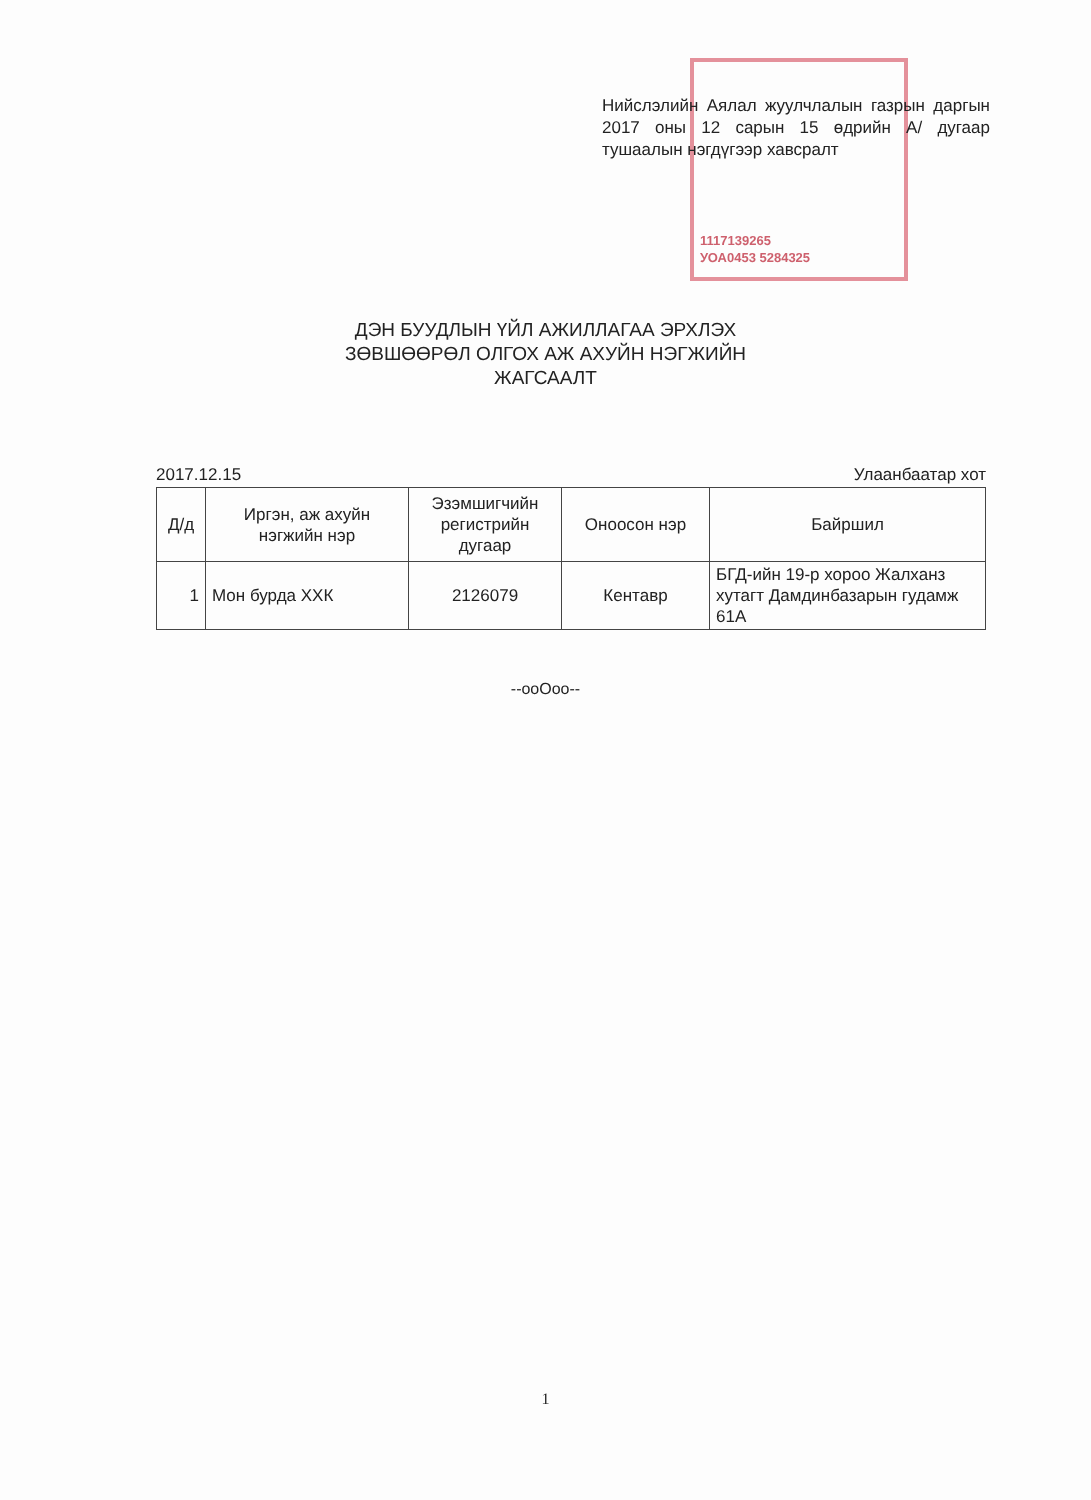Нийслэлийн Аялал жуулчлалын газрын даргын 2017 оны 12 сарын 15 өдрийн А/ дугаар тушаалын нэгдүгээр хавсралт
1117139265
УОА0453 5284325
ДЭН БУУДЛЫН ҮЙЛ АЖИЛЛАГАА ЭРХЛЭХ
ЗӨВШӨӨРӨЛ ОЛГОХ АЖ АХУЙН НЭГЖИЙН
ЖАГСААЛТ
2017.12.15 Улаанбаатар хот
| Д/д | Иргэн, аж ахуйн нэгжийн нэр | Эзэмшигчийн регистрийн дугаар | Оноосон нэр | Байршил |
| --- | --- | --- | --- | --- |
| 1 | Мон бурда ХХК | 2126079 | Кентавр | БГД-ийн 19-р хороо Жалханз хутагт Дамдинбазарын гудамж 61А |
--ooOoo--
1